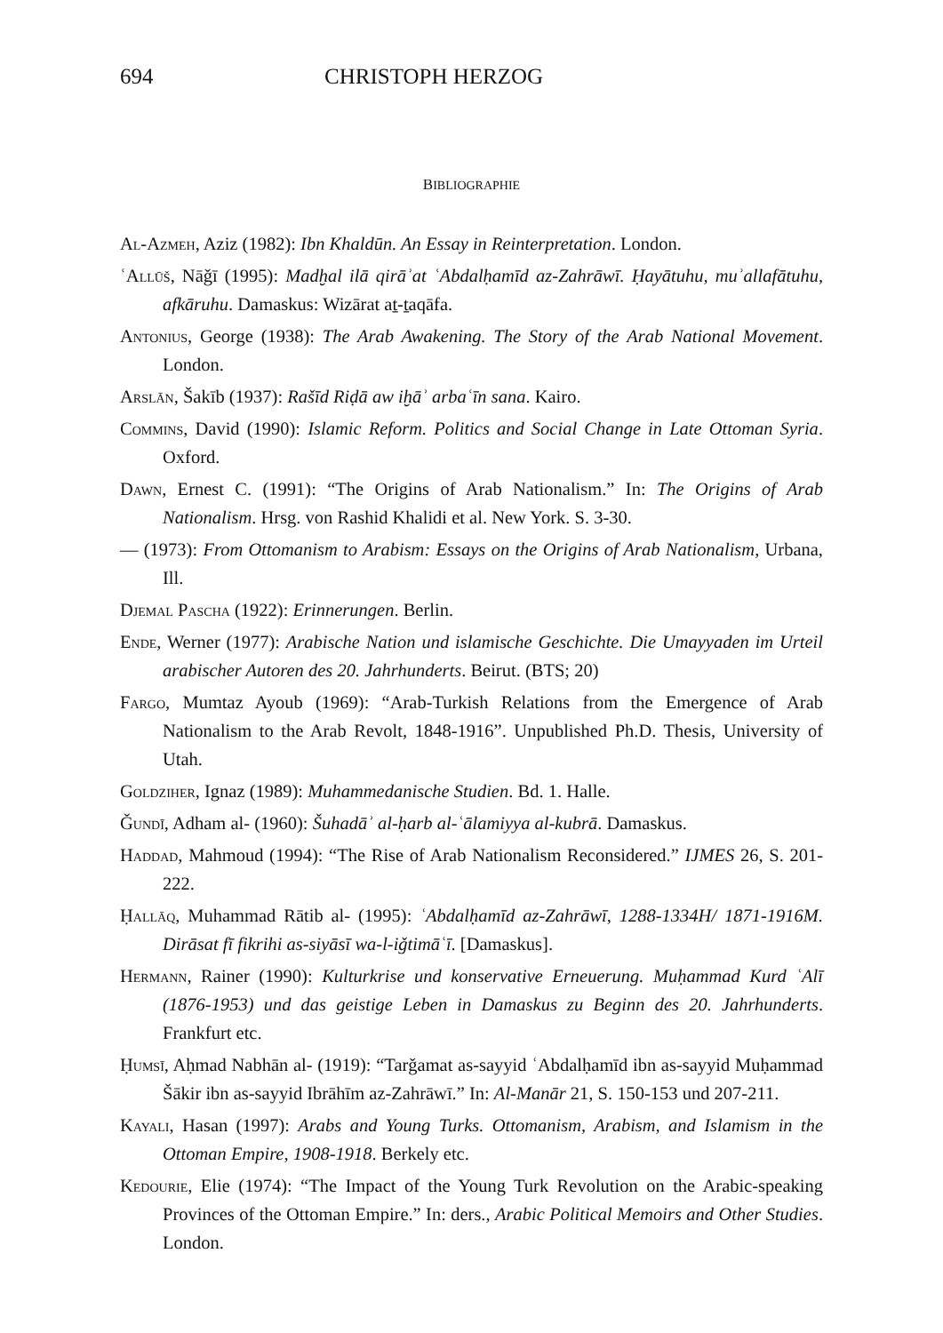694 CHRISTOPH HERZOG
BIBLIOGRAPHIE
Al-Azmeh, Aziz (1982): Ibn Khaldūn. An Essay in Reinterpretation. London.
ʿAllūš, Nāǧī (1995): Madḫal ilā qirāʾat ʿAbdalḥamīd az-Zahrāwī. Ḥayātuhu, muʾallafātuhu, afkāruhu. Damaskus: Wizārat aṯ-ṯaqāfa.
Antonius, George (1938): The Arab Awakening. The Story of the Arab National Movement. London.
Arslān, Šakīb (1937): Rašīd Riḍā aw iḫāʾ arbaʿīn sana. Kairo.
Commins, David (1990): Islamic Reform. Politics and Social Change in Late Ottoman Syria. Oxford.
Dawn, Ernest C. (1991): “The Origins of Arab Nationalism.” In: The Origins of Arab Nationalism. Hrsg. von Rashid Khalidi et al. New York. S. 3-30.
— (1973): From Ottomanism to Arabism: Essays on the Origins of Arab Nationalism, Urbana, Ill.
Djemal Pascha (1922): Erinnerungen. Berlin.
Ende, Werner (1977): Arabische Nation und islamische Geschichte. Die Umayyaden im Urteil arabischer Autoren des 20. Jahrhunderts. Beirut. (BTS; 20)
Fargo, Mumtaz Ayoub (1969): “Arab-Turkish Relations from the Emergence of Arab Nationalism to the Arab Revolt, 1848-1916”. Unpublished Ph.D. Thesis, University of Utah.
Goldziher, Ignaz (1989): Muhammedanische Studien. Bd. 1. Halle.
Ǧundī, Adham al- (1960): Šuhadāʾ al-ḥarb al-ʿālamiyya al-kubrā. Damaskus.
Haddad, Mahmoud (1994): “The Rise of Arab Nationalism Reconsidered.” IJMES 26, S. 201-222.
Ḥallāq, Muhammad Rātib al- (1995): ʿAbdalḥamīd az-Zahrāwī, 1288-1334H/ 1871-1916M. Dirāsat fī fikrihi as-siyāsī wa-l-iǧtimāʿī. [Damaskus].
Hermann, Rainer (1990): Kulturkrise und konservative Erneuerung. Muḥammad Kurd ʿAlī (1876-1953) und das geistige Leben in Damaskus zu Beginn des 20. Jahrhunderts. Frankfurt etc.
Ḥumsī, Aḥmad Nabhān al- (1919): “Tarǧamat as-sayyid ʿAbdalḥamīd ibn as-sayyid Muḥammad Šākir ibn as-sayyid Ibrāhīm az-Zahrāwī.” In: Al-Manār 21, S. 150-153 und 207-211.
Kayali, Hasan (1997): Arabs and Young Turks. Ottomanism, Arabism, and Islamism in the Ottoman Empire, 1908-1918. Berkely etc.
Kedourie, Elie (1974): “The Impact of the Young Turk Revolution on the Arabic-speaking Provinces of the Ottoman Empire.” In: ders., Arabic Political Memoirs and Other Studies. London.